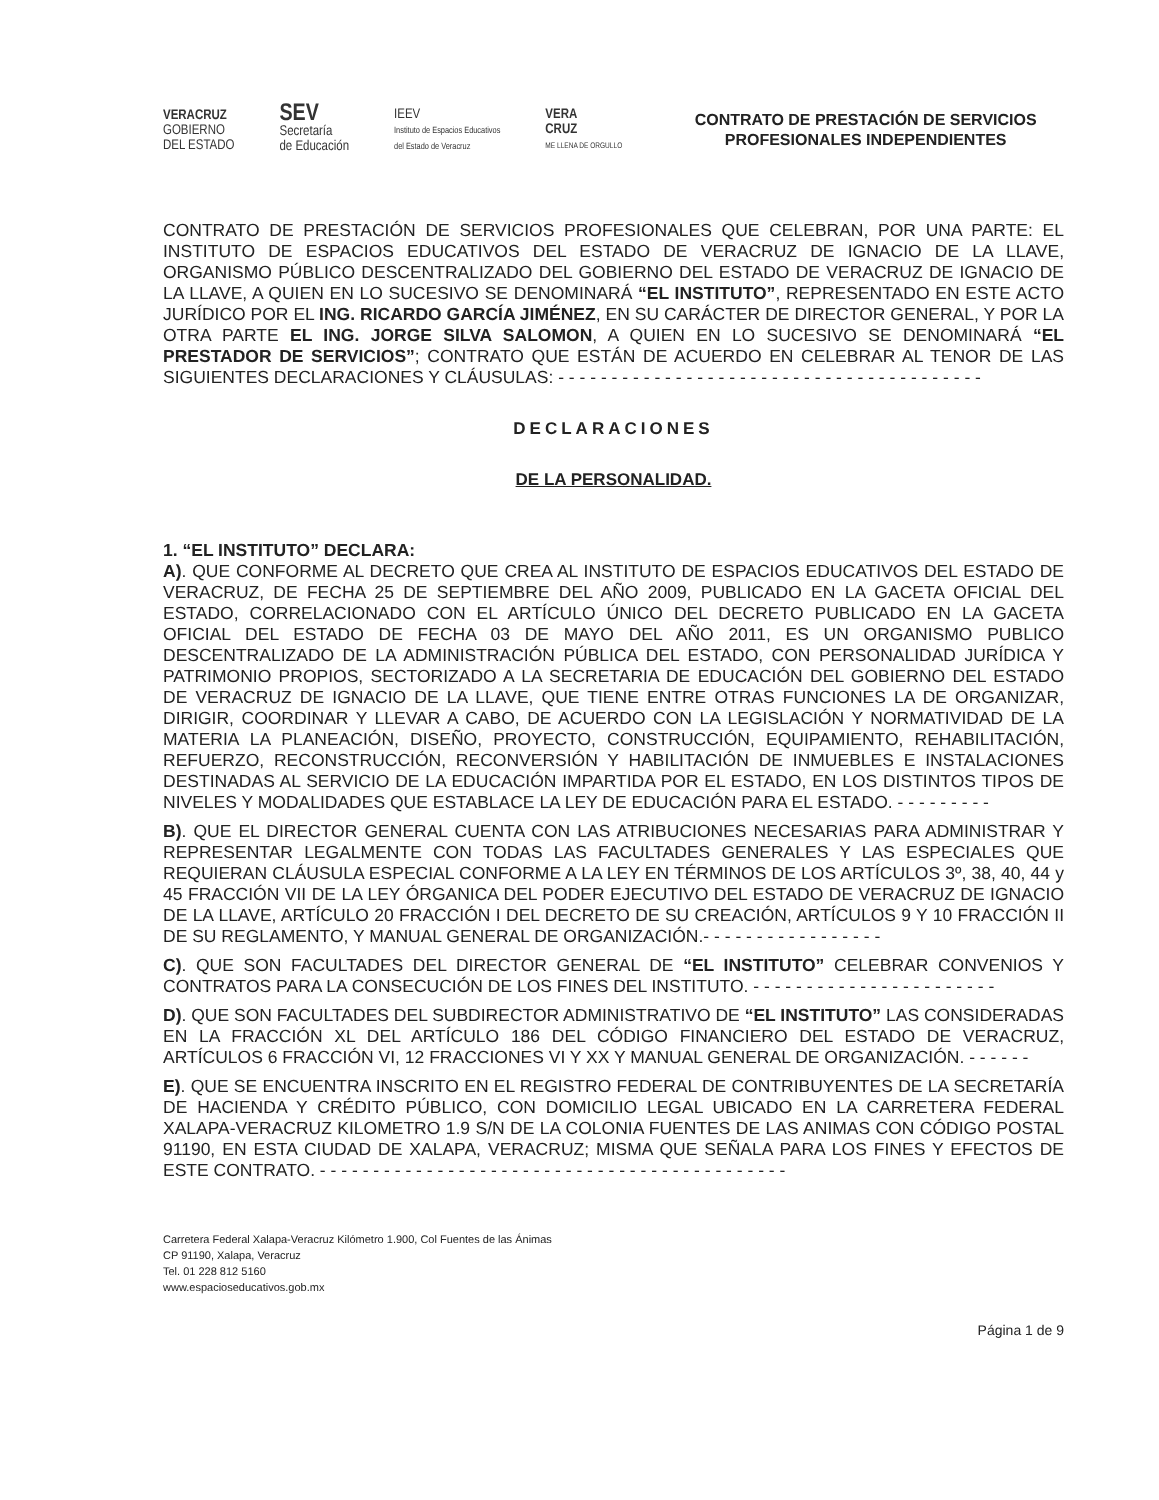VERACRUZ
GOBIERNO
DEL ESTADO
SEV
Secretaría
de Educación
IEEV
Instituto de Espacios Educativos
del Estado de Veracruz
VERA
CRUZ
ME LLENA DE ORGULLO
CONTRATO DE PRESTACIÓN DE SERVICIOS PROFESIONALES INDEPENDIENTES
CONTRATO DE PRESTACIÓN DE SERVICIOS PROFESIONALES QUE CELEBRAN, POR UNA PARTE: EL INSTITUTO DE ESPACIOS EDUCATIVOS DEL ESTADO DE VERACRUZ DE IGNACIO DE LA LLAVE, ORGANISMO PÚBLICO DESCENTRALIZADO DEL GOBIERNO DEL ESTADO DE VERACRUZ DE IGNACIO DE LA LLAVE, A QUIEN EN LO SUCESIVO SE DENOMINARÁ “EL INSTITUTO”, REPRESENTADO EN ESTE ACTO JURÍDICO POR EL ING. RICARDO GARCÍA JIMÉNEZ, EN SU CARÁCTER DE DIRECTOR GENERAL, Y POR LA OTRA PARTE EL ING. JORGE SILVA SALOMON, A QUIEN EN LO SUCESIVO SE DENOMINARÁ “EL PRESTADOR DE SERVICIOS”; CONTRATO QUE ESTÁN DE ACUERDO EN CELEBRAR AL TENOR DE LAS SIGUIENTES DECLARACIONES Y CLÁUSULAS: - - - - - - - - - - - - - - - - - - - - - - - - - - - - - - - - - - - - - - - -
DECLARACIONES
DE LA PERSONALIDAD.
1. “EL INSTITUTO” DECLARA:
A). QUE CONFORME AL DECRETO QUE CREA AL INSTITUTO DE ESPACIOS EDUCATIVOS DEL ESTADO DE VERACRUZ, DE FECHA 25 DE SEPTIEMBRE DEL AÑO 2009, PUBLICADO EN LA GACETA OFICIAL DEL ESTADO, CORRELACIONADO CON EL ARTÍCULO ÚNICO DEL DECRETO PUBLICADO EN LA GACETA OFICIAL DEL ESTADO DE FECHA 03 DE MAYO DEL AÑO 2011, ES UN ORGANISMO PUBLICO DESCENTRALIZADO DE LA ADMINISTRACIÓN PÚBLICA DEL ESTADO, CON PERSONALIDAD JURÍDICA Y PATRIMONIO PROPIOS, SECTORIZADO A LA SECRETARIA DE EDUCACIÓN DEL GOBIERNO DEL ESTADO DE VERACRUZ DE IGNACIO DE LA LLAVE, QUE TIENE ENTRE OTRAS FUNCIONES LA DE ORGANIZAR, DIRIGIR, COORDINAR Y LLEVAR A CABO, DE ACUERDO CON LA LEGISLACIÓN Y NORMATIVIDAD DE LA MATERIA LA PLANEACIÓN, DISEÑO, PROYECTO, CONSTRUCCIÓN, EQUIPAMIENTO, REHABILITACIÓN, REFUERZO, RECONSTRUCCIÓN, RECONVERSIÓN Y HABILITACIÓN DE INMUEBLES E INSTALACIONES DESTINADAS AL SERVICIO DE LA EDUCACIÓN IMPARTIDA POR EL ESTADO, EN LOS DISTINTOS TIPOS DE NIVELES Y MODALIDADES QUE ESTABLACE LA LEY DE EDUCACIÓN PARA EL ESTADO. - - - - - - - - -
B). QUE EL DIRECTOR GENERAL CUENTA CON LAS ATRIBUCIONES NECESARIAS PARA ADMINISTRAR Y REPRESENTAR LEGALMENTE CON TODAS LAS FACULTADES GENERALES Y LAS ESPECIALES QUE REQUIERAN CLÁUSULA ESPECIAL CONFORME A LA LEY EN TÉRMINOS DE LOS ARTÍCULOS 3º, 38, 40, 44 y 45 FRACCIÓN VII DE LA LEY ÓRGANICA DEL PODER EJECUTIVO DEL ESTADO DE VERACRUZ DE IGNACIO DE LA LLAVE, ARTÍCULO 20 FRACCIÓN I DEL DECRETO DE SU CREACIÓN, ARTÍCULOS 9 Y 10 FRACCIÓN II DE SU REGLAMENTO, Y MANUAL GENERAL DE ORGANIZACIÓN.- - - - - - - - - - - - - - - - -
C). QUE SON FACULTADES DEL DIRECTOR GENERAL DE “EL INSTITUTO” CELEBRAR CONVENIOS Y CONTRATOS PARA LA CONSECUCIÓN DE LOS FINES DEL INSTITUTO. - - - - - - - - - - - - - - - - - - - - - - -
D). QUE SON FACULTADES DEL SUBDIRECTOR ADMINISTRATIVO DE “EL INSTITUTO” LAS CONSIDERADAS EN LA FRACCIÓN XL DEL ARTÍCULO 186 DEL CÓDIGO FINANCIERO DEL ESTADO DE VERACRUZ, ARTÍCULOS 6 FRACCIÓN VI, 12 FRACCIONES VI Y XX Y MANUAL GENERAL DE ORGANIZACIÓN. - - - - - -
E). QUE SE ENCUENTRA INSCRITO EN EL REGISTRO FEDERAL DE CONTRIBUYENTES DE LA SECRETARÍA DE HACIENDA Y CRÉDITO PÚBLICO, CON DOMICILIO LEGAL UBICADO EN LA CARRETERA FEDERAL XALAPA-VERACRUZ KILOMETRO 1.9 S/N DE LA COLONIA FUENTES DE LAS ANIMAS CON CÓDIGO POSTAL 91190, EN ESTA CIUDAD DE XALAPA, VERACRUZ; MISMA QUE SEÑALA PARA LOS FINES Y EFECTOS DE ESTE CONTRATO. - - - - - - - - - - - - - - - - - - - - - - - - - - - - - - - - - - - - - - - - - - - -
Carretera Federal Xalapa-Veracruz Kilómetro 1.900, Col Fuentes de las Ánimas
CP 91190, Xalapa, Veracruz
Tel. 01 228 812 5160
www.espacioseducativos.gob.mx
Página 1 de 9